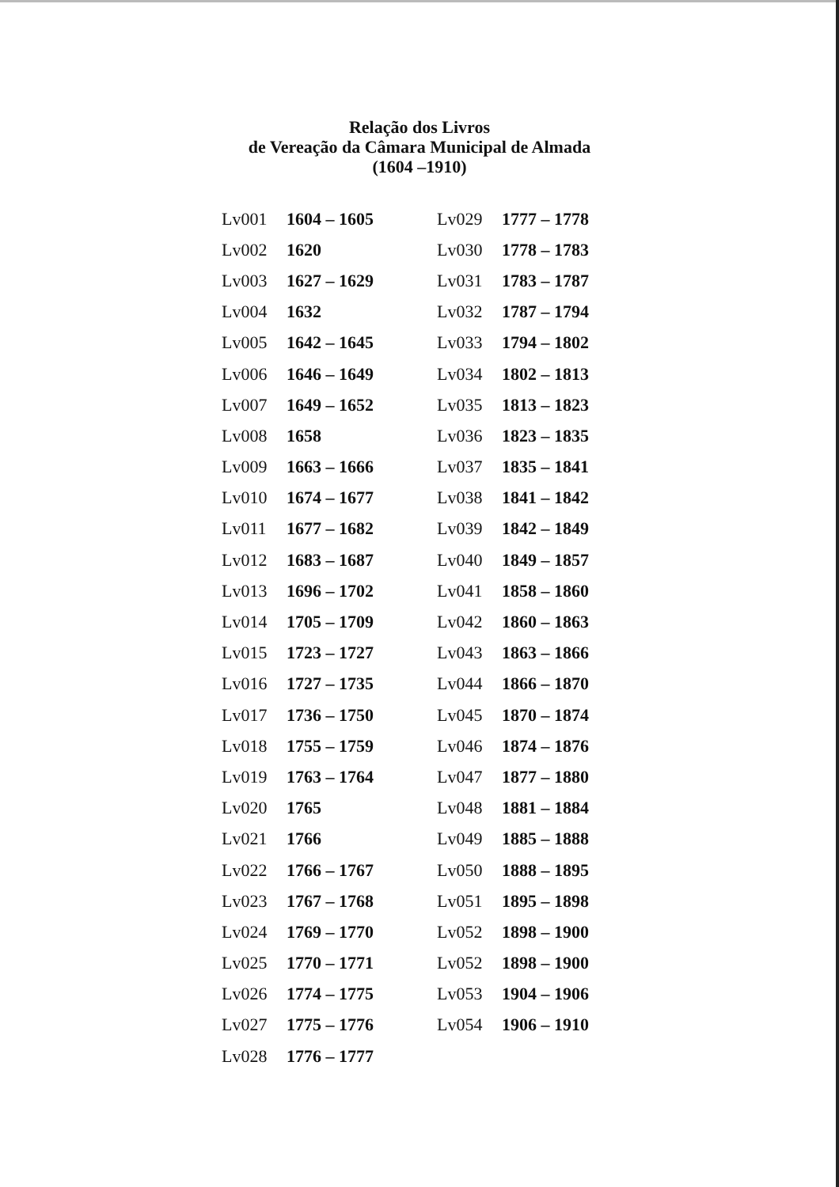Relação dos Livros
de Vereação da Câmara Municipal de Almada
(1604 –1910)
| Lv001 | 1604 – 1605 | Lv029 | 1777 – 1778 |
| Lv002 | 1620 | Lv030 | 1778 – 1783 |
| Lv003 | 1627 – 1629 | Lv031 | 1783 – 1787 |
| Lv004 | 1632 | Lv032 | 1787 – 1794 |
| Lv005 | 1642 – 1645 | Lv033 | 1794 – 1802 |
| Lv006 | 1646 – 1649 | Lv034 | 1802 – 1813 |
| Lv007 | 1649 – 1652 | Lv035 | 1813 – 1823 |
| Lv008 | 1658 | Lv036 | 1823 – 1835 |
| Lv009 | 1663 – 1666 | Lv037 | 1835 – 1841 |
| Lv010 | 1674 – 1677 | Lv038 | 1841 – 1842 |
| Lv011 | 1677 – 1682 | Lv039 | 1842 – 1849 |
| Lv012 | 1683 – 1687 | Lv040 | 1849 – 1857 |
| Lv013 | 1696 – 1702 | Lv041 | 1858 – 1860 |
| Lv014 | 1705 – 1709 | Lv042 | 1860 – 1863 |
| Lv015 | 1723 – 1727 | Lv043 | 1863 – 1866 |
| Lv016 | 1727 – 1735 | Lv044 | 1866 – 1870 |
| Lv017 | 1736 – 1750 | Lv045 | 1870 – 1874 |
| Lv018 | 1755 – 1759 | Lv046 | 1874 – 1876 |
| Lv019 | 1763 – 1764 | Lv047 | 1877 – 1880 |
| Lv020 | 1765 | Lv048 | 1881 – 1884 |
| Lv021 | 1766 | Lv049 | 1885 – 1888 |
| Lv022 | 1766 – 1767 | Lv050 | 1888 – 1895 |
| Lv023 | 1767 – 1768 | Lv051 | 1895 – 1898 |
| Lv024 | 1769 – 1770 | Lv052 | 1898 – 1900 |
| Lv025 | 1770 – 1771 | Lv052 | 1898 – 1900 |
| Lv026 | 1774 – 1775 | Lv053 | 1904 – 1906 |
| Lv027 | 1775 – 1776 | Lv054 | 1906 – 1910 |
| Lv028 | 1776 – 1777 | | |